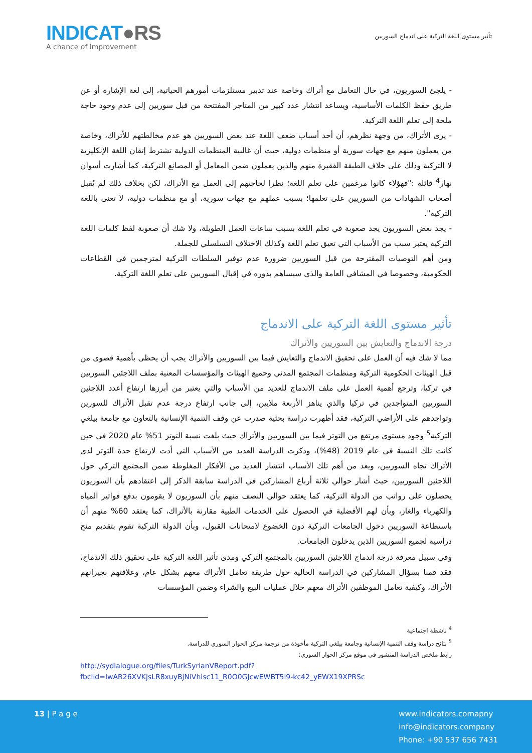INDICAT●RS
A chance of improvement
تأثير مستوى اللغة التركية على اندماج السوريين
- يلجئ السوريون، في حال التعامل مع أتراك وخاصة عند تدبير مستلزمات أمورهم الحياتية، إلى لغة الإشارة أو عن طريق حفظ الكلمات الأساسية، ويساعد انتشار عدد كبير من المتاجر المفتتحة من قبل سوريين إلى عدم وجود حاجة ملحة إلى تعلم اللغة التركية.
- يرى الأتراك، من وجهة نظرهم، أن أحد أسباب ضعف اللغة عند بعض السوريين هو عدم مخالطتهم للأتراك، وخاصة من يعملون منهم مع جهات سورية أو منظمات دولية، حيث أن غالبية المنظمات الدولية تشترط إتقان اللغة الإنكليزية لا التركية وذلك على خلاف الطبقة الفقيرة منهم والذين يعملون ضمن المعامل أو المصانع التركية، كما أشارت أسوان نهار<sup>4</sup> قائلة :"فهؤلاء كانوا مرغمين على تعلم اللغة؛ نظرا لحاجتهم إلى العمل مع الأتراك، لكن بخلاف ذلك لم يُقبل أصحاب الشهادات من السوريين على تعلمها؛ بسبب عملهم مع جهات سورية، أو مع منظمات دولية، لا تعنى باللغة التركية".
- يجد بعض السوريون يجد صعوبة في تعلم اللغة بسبب ساعات العمل الطويلة، ولا شك أن صعوبة لفظ كلمات اللغة التركية يعتبر سبب من الأسباب التي تعيق تعلم اللغة وكذلك الاختلاف التسلسلي للجملة.
ومن أهم التوصيات المقترحة من قبل السوريين ضرورة عدم توفير السلطات التركية لمترجمين في القطاعات الحكومية، وخصوصا في المشافي العامة والذي سيساهم بدوره في إقبال السوريين على تعلم اللغة التركية.
تأثير مستوى اللغة التركية على الاندماج
درجة الاندماج والتعايش بين السوريين والأتراك
مما لا شك فيه أن العمل على تحقيق الاندماج والتعايش فيما بين السوريين والأتراك يجب أن يحظى بأهمية قصوى من قبل الهيئات الحكومية التركية ومنظمات المجتمع المدني وجميع الهيئات والمؤسسات المعنية بملف اللاجئين السوريين في تركيا، وترجع أهمية العمل على ملف الاندماج للعديد من الأسباب والتي يعتبر من أبرزها ارتفاع أعدد اللاجئين السوريين المتواجدين في تركيا والذي يناهز الأربعة ملايين، إلى جانب ارتفاع درجة عدم تقبل الأتراك للسورين وتواجدهم على الأراضي التركية، فقد أظهرت دراسة بحثية صدرت عن وقف التنمية الإنسانية بالتعاون مع جامعة بيلغي التركية<sup>5</sup> وجود مستوى مرتفع من التوتر فيما بين السوريين والأتراك حيث بلغت نسبة التوتر 51% عام 2020 في حين كانت تلك النسبة في عام 2019 (48%)، وذكرت الدراسة العديد من الأسباب التي أدت لارتفاع حدة التوتر لدى الأتراك تجاه السوريين، ويعد من أهم تلك الأسباب انتشار العديد من الأفكار المغلوطة ضمن المجتمع التركي حول اللاجئين السوريين، حيث أشار حوالي ثلاثة أرباع المشاركين في الدراسة سابقة الذكر إلى اعتقادهم بأن السوريون يحصلون على رواتب من الدولة التركية، كما يعتقد حوالي النصف منهم بأن السوريون لا يقومون بدفع فواتير المياه والكهرباء والغاز، وبأن لهم الأفضلية في الحصول على الخدمات الطبية مقارنة بالأتراك، كما يعتقد 60% منهم أن باستطاعة السوريين دخول الجامعات التركية دون الخضوع لامتحانات القبول، وبأن الدولة التركية تقوم بتقديم منح دراسية لجميع السوريين الذين يدخلون الجامعات.
وفي سبيل معرفة درجة اندماج اللاجئين السوريين بالمجتمع التركي ومدى تأثير اللغة التركية على تحقيق ذلك الاندماج، فقد قمنا بسؤال المشاركين في الدراسة الحالية حول طريقة تعامل الأتراك معهم بشكل عام، وعلاقتهم بجيرانهم الأتراك، وكيفية تعامل الموظفين الأتراك معهم خلال عمليات البيع والشراء وضمن المؤسسات
<sup>4</sup> ناشطة اجتماعية
<sup>5</sup> نتائج دراسة وقف التنمية الإنسانية وجامعة بيلغي التركية مأخوذة من ترجمة مركز الحوار السوري للدراسة.
رابط ملخص الدراسة المنشور في موقع مركز الحوار السوري:
http://sydialogue.org/files/TurkSyrianVReport.pdf?fbclid=IwAR26XVKjsLR8xuyBjNiVhisc11_R0O0GJcwEWBT5l9-kc42_yEWX19XPRSc
13 | P a g e
www.indicators.comapny
info@indicators.company
Phone: +90 537 656 7431